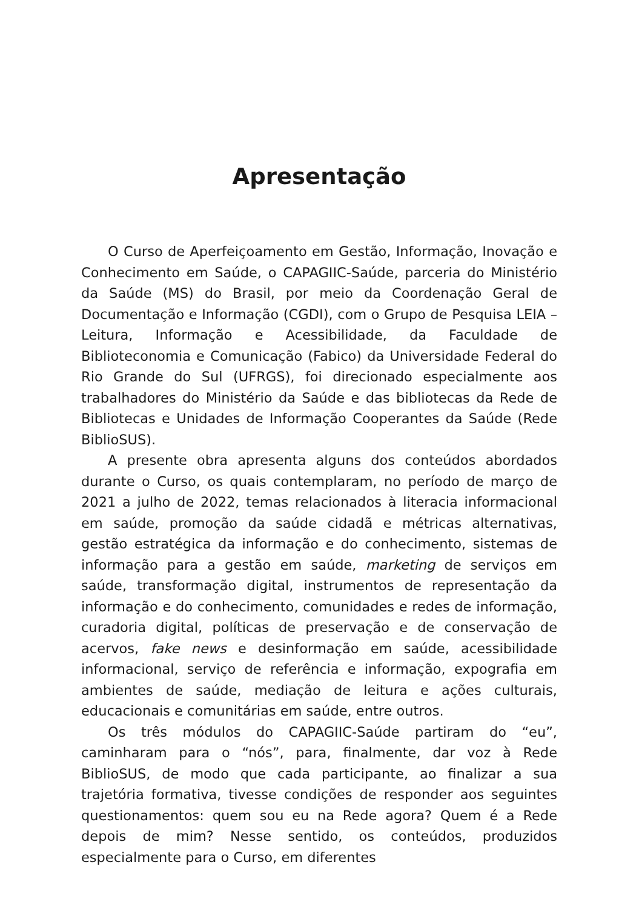Apresentação
O Curso de Aperfeiçoamento em Gestão, Informação, Inovação e Conhecimento em Saúde, o CAPAGIIC-Saúde, parceria do Ministério da Saúde (MS) do Brasil, por meio da Coordenação Geral de Documentação e Informação (CGDI), com o Grupo de Pesquisa LEIA – Leitura, Informação e Acessibilidade, da Faculdade de Biblioteconomia e Comunicação (Fabico) da Universidade Federal do Rio Grande do Sul (UFRGS), foi direcionado especialmente aos trabalhadores do Ministério da Saúde e das bibliotecas da Rede de Bibliotecas e Unidades de Informação Cooperantes da Saúde (Rede BiblioSUS).
A presente obra apresenta alguns dos conteúdos abordados durante o Curso, os quais contemplaram, no período de março de 2021 a julho de 2022, temas relacionados à literacia informacional em saúde, promoção da saúde cidadã e métricas alternativas, gestão estratégica da informação e do conhecimento, sistemas de informação para a gestão em saúde, marketing de serviços em saúde, transformação digital, instrumentos de representação da informação e do conhecimento, comunidades e redes de informação, curadoria digital, políticas de preservação e de conservação de acervos, fake news e desinformação em saúde, acessibilidade informacional, serviço de referência e informação, expografia em ambientes de saúde, mediação de leitura e ações culturais, educacionais e comunitárias em saúde, entre outros.
Os três módulos do CAPAGIIC-Saúde partiram do “eu”, caminharam para o “nós”, para, finalmente, dar voz à Rede BiblioSUS, de modo que cada participante, ao finalizar a sua trajetória formativa, tivesse condições de responder aos seguintes questionamentos: quem sou eu na Rede agora? Quem é a Rede depois de mim? Nesse sentido, os conteúdos, produzidos especialmente para o Curso, em diferentes